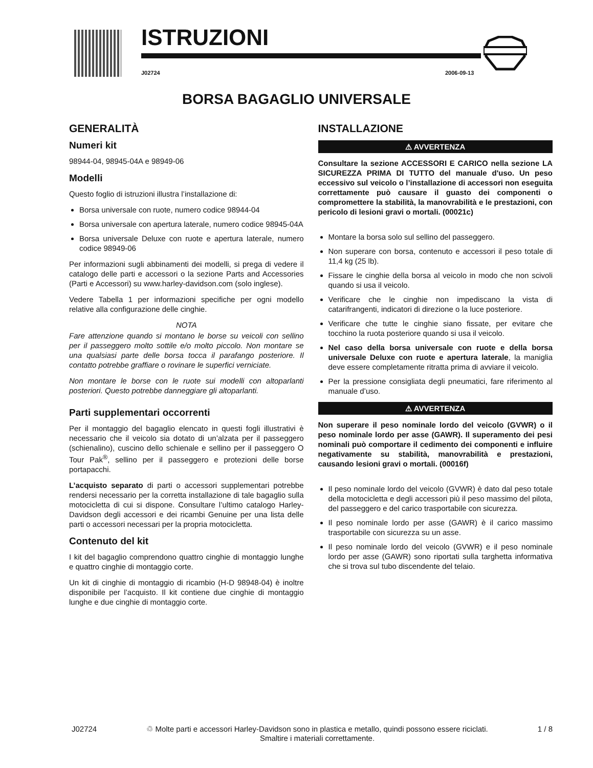ISTRUZIONI
J02724 2006-09-13
BORSA BAGAGLIO UNIVERSALE
GENERALITÀ
Numeri kit
98944-04, 98945-04A e 98949-06
Modelli
Questo foglio di istruzioni illustra l’installazione di:
Borsa universale con ruote, numero codice 98944-04
Borsa universale con apertura laterale, numero codice 98945-04A
Borsa universale Deluxe con ruote e apertura laterale, numero codice 98949-06
Per informazioni sugli abbinamenti dei modelli, si prega di vedere il catalogo delle parti e accessori o la sezione Parts and Accessories (Parti e Accessori) su www.harley-davidson.com (solo inglese).
Vedere Tabella 1 per informazioni specifiche per ogni modello relative alla configurazione delle cinghie.
NOTA
Fare attenzione quando si montano le borse su veicoli con sellino per il passeggero molto sottile e/o molto piccolo. Non montare se una qualsiasi parte delle borsa tocca il parafango posteriore. Il contatto potrebbe graffiare o rovinare le superfici verniciate.
Non montare le borse con le ruote sui modelli con altoparlanti posteriori. Questo potrebbe danneggiare gli altoparlanti.
Parti supplementari occorrenti
Per il montaggio del bagaglio elencato in questi fogli illustrativi è necessario che il veicolo sia dotato di un’alzata per il passeggero (schienalino), cuscino dello schienale e sellino per il passeggero O Tour Pak<sup>®</sup>, sellino per il passeggero e protezioni delle borse portapacchi.
L’acquisto separato di parti o accessori supplementari potrebbe rendersi necessario per la corretta installazione di tale bagaglio sulla motocicletta di cui si dispone. Consultare l’ultimo catalogo Harley-Davidson degli accessori e dei ricambi Genuine per una lista delle parti o accessori necessari per la propria motocicletta.
Contenuto del kit
I kit del bagaglio comprendono quattro cinghie di montaggio lunghe e quattro cinghie di montaggio corte.
Un kit di cinghie di montaggio di ricambio (H-D 98948-04) è inoltre disponibile per l’acquisto. Il kit contiene due cinghie di montaggio lunghe e due cinghie di montaggio corte.
INSTALLAZIONE
⚠ AVVERTENZA
Consultare la sezione ACCESSORI E CARICO nella sezione LA SICUREZZA PRIMA DI TUTTO del manuale d'uso. Un peso eccessivo sul veicolo o l’installazione di accessori non eseguita correttamente può causare il guasto dei componenti o compromettere la stabilità, la manovrabilità e le prestazioni, con pericolo di lesioni gravi o mortali. (00021c)
Montare la borsa solo sul sellino del passeggero.
Non superare con borsa, contenuto e accessori il peso totale di 11,4 kg (25 lb).
Fissare le cinghie della borsa al veicolo in modo che non scivoli quando si usa il veicolo.
Verificare che le cinghie non impediscano la vista di catarifrangenti, indicatori di direzione o la luce posteriore.
Verificare che tutte le cinghie siano fissate, per evitare che tocchino la ruota posteriore quando si usa il veicolo.
Nel caso della borsa universale con ruote e della borsa universale Deluxe con ruote e apertura laterale, la maniglia deve essere completamente ritratta prima di avviare il veicolo.
Per la pressione consigliata degli pneumatici, fare riferimento al manuale d’uso.
⚠ AVVERTENZA
Non superare il peso nominale lordo del veicolo (GVWR) o il peso nominale lordo per asse (GAWR). Il superamento dei pesi nominali può comportare il cedimento dei componenti e influire negativamente su stabilità, manovrabilità e prestazioni, causando lesioni gravi o mortali. (00016f)
Il peso nominale lordo del veicolo (GVWR) è dato dal peso totale della motocicletta e degli accessori più il peso massimo del pilota, del passeggero e del carico trasportabile con sicurezza.
Il peso nominale lordo per asse (GAWR) è il carico massimo trasportabile con sicurezza su un asse.
Il peso nominale lordo del veicolo (GVWR) e il peso nominale lordo per asse (GAWR) sono riportati sulla targhetta informativa che si trova sul tubo discendente del telaio.
J02724 ♲ Molte parti e accessori Harley-Davidson sono in plastica e metallo, quindi possono essere riciclati.
Smaltire i materiali correttamente. 1 / 8